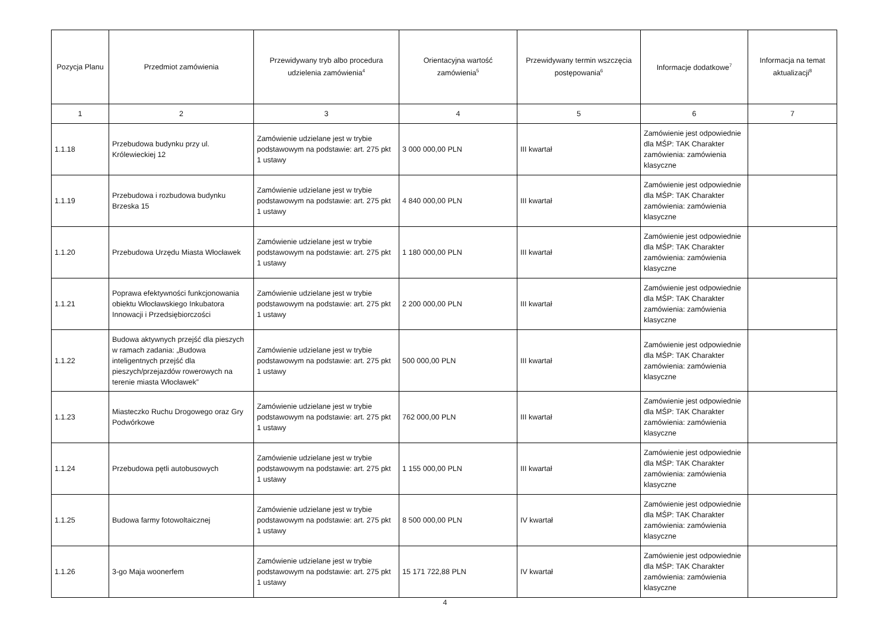| Pozycja Planu | Przedmiot zamówienia | Przewidywany tryb albo procedura udzielenia zamówienia<sup>4</sup> | Orientacyjna wartość zamówienia<sup>5</sup> | Przewidywany termin wszczęcia postępowania<sup>6</sup> | Informacje dodatkowe<sup>7</sup> | Informacja na temat aktualizacji<sup>8</sup> |
| --- | --- | --- | --- | --- | --- | --- |
| 1 | 2 | 3 | 4 | 5 | 6 | 7 |
| 1.1.18 | Przebudowa budynku przy ul. Królewieckiej 12 | Zamówienie udzielane jest w trybie podstawowym na podstawie: art. 275 pkt 1 ustawy | 3 000 000,00 PLN | III kwartał | Zamówienie jest odpowiednie dla MŚP: TAK Charakter zamówienia: zamówienia klasyczne | |
| 1.1.19 | Przebudowa i rozbudowa budynku Brzeska 15 | Zamówienie udzielane jest w trybie podstawowym na podstawie: art. 275 pkt 1 ustawy | 4 840 000,00 PLN | III kwartał | Zamówienie jest odpowiednie dla MŚP: TAK Charakter zamówienia: zamówienia klasyczne | |
| 1.1.20 | Przebudowa Urzędu Miasta Włocławek | Zamówienie udzielane jest w trybie podstawowym na podstawie: art. 275 pkt 1 ustawy | 1 180 000,00 PLN | III kwartał | Zamówienie jest odpowiednie dla MŚP: TAK Charakter zamówienia: zamówienia klasyczne | |
| 1.1.21 | Poprawa efektywności funkcjonowania obiektu Włocławskiego Inkubatora Innowacji i Przedsiębiorczości | Zamówienie udzielane jest w trybie podstawowym na podstawie: art. 275 pkt 1 ustawy | 2 200 000,00 PLN | III kwartał | Zamówienie jest odpowiednie dla MŚP: TAK Charakter zamówienia: zamówienia klasyczne | |
| 1.1.22 | Budowa aktywnych przejść dla pieszych w ramach zadania: „Budowa inteligentnych przejść dla pieszych/przejazdów rowerowych na terenie miasta Włocławek” | Zamówienie udzielane jest w trybie podstawowym na podstawie: art. 275 pkt 1 ustawy | 500 000,00 PLN | III kwartał | Zamówienie jest odpowiednie dla MŚP: TAK Charakter zamówienia: zamówienia klasyczne | |
| 1.1.23 | Miasteczko Ruchu Drogowego oraz Gry Podwórkowe | Zamówienie udzielane jest w trybie podstawowym na podstawie: art. 275 pkt 1 ustawy | 762 000,00 PLN | III kwartał | Zamówienie jest odpowiednie dla MŚP: TAK Charakter zamówienia: zamówienia klasyczne | |
| 1.1.24 | Przebudowa pętli autobusowych | Zamówienie udzielane jest w trybie podstawowym na podstawie: art. 275 pkt 1 ustawy | 1 155 000,00 PLN | III kwartał | Zamówienie jest odpowiednie dla MŚP: TAK Charakter zamówienia: zamówienia klasyczne | |
| 1.1.25 | Budowa farmy fotowoltaicznej | Zamówienie udzielane jest w trybie podstawowym na podstawie: art. 275 pkt 1 ustawy | 8 500 000,00 PLN | IV kwartał | Zamówienie jest odpowiednie dla MŚP: TAK Charakter zamówienia: zamówienia klasyczne | |
| 1.1.26 | 3-go Maja woonerfem | Zamówienie udzielane jest w trybie podstawowym na podstawie: art. 275 pkt 1 ustawy | 15 171 722,88 PLN | IV kwartał | Zamówienie jest odpowiednie dla MŚP: TAK Charakter zamówienia: zamówienia klasyczne | |
4